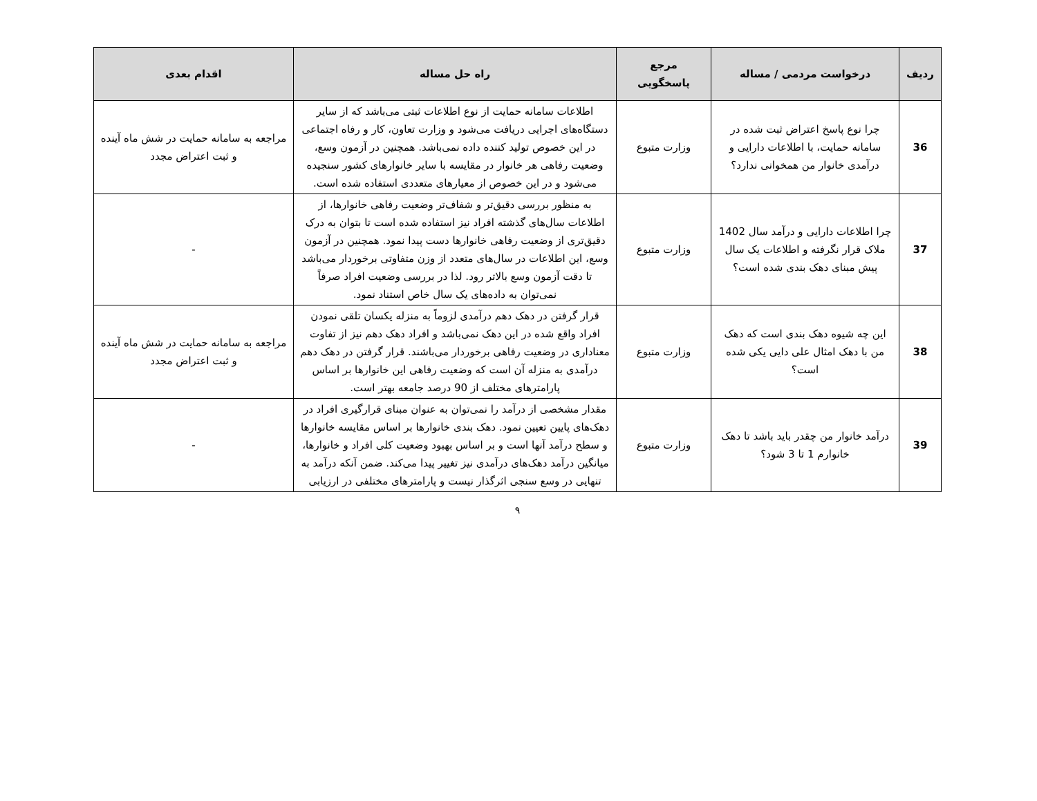| ردیف | درخواست مردمی / مساله | مرجع پاسخگویی | راه حل مساله | اقدام بعدی |
| --- | --- | --- | --- | --- |
| 36 | چرا نوع پاسخ اعتراض ثبت شده در سامانه حمایت، با اطلاعات دارایی و درآمدی خانوار من همخوانی ندارد؟ | وزارت متبوع | اطلاعات سامانه حمایت از نوع اطلاعات ثبتی می‌باشد که از سایر دستگاه‌های اجرایی دریافت می‌شود و وزارت تعاون، کار و رفاه اجتماعی در این خصوص تولید کننده داده نمی‌باشد. همچنین در آزمون وسع، وضعیت رفاهی هر خانوار در مقایسه با سایر خانوارهای کشور سنجیده می‌شود و در این خصوص از معیارهای متعددی استفاده شده است. | مراجعه به سامانه حمایت در شش ماه آینده و ثبت اعتراض مجدد |
| 37 | چرا اطلاعات دارایی و درآمد سال 1402 ملاک قرار نگرفته و اطلاعات یک سال پیش مبنای دهک بندی شده است؟ | وزارت متبوع | به منظور بررسی دقیق‌تر و شفاف‌تر وضعیت رفاهی خانوارها، از اطلاعات سال‌های گذشته افراد نیز استفاده شده است تا بتوان به درک دقیق‌تری از وضعیت رفاهی خانوارها دست پیدا نمود. همچنین در آزمون وسع، این اطلاعات در سال‌های متعدد از وزن متفاوتی برخوردار می‌باشد تا دقت آزمون وسع بالاتر رود. لذا در بررسی وضعیت افراد صرفاً نمی‌توان به داده‌های یک سال خاص استناد نمود. | - |
| 38 | این چه شیوه دهک بندی است که دهک من با دهک امثال علی دایی یکی شده است؟ | وزارت متبوع | قرار گرفتن در دهک دهم درآمدی لزوماً به منزله یکسان تلقی نمودن افراد واقع شده در این دهک نمی‌باشد و افراد دهک دهم نیز از تفاوت معناداری در وضعیت رفاهی برخوردار می‌باشند. قرار گرفتن در دهک دهم درآمدی به منزله آن است که وضعیت رفاهی این خانوارها بر اساس پارامترهای مختلف از 90 درصد جامعه بهتر است. | مراجعه به سامانه حمایت در شش ماه آینده و ثبت اعتراض مجدد |
| 39 | درآمد خانوار من چقدر باید باشد تا دهک خانوارم 1 تا 3 شود؟ | وزارت متبوع | مقدار مشخصی از درآمد را نمی‌توان به عنوان مبنای قرارگیری افراد در دهک‌های پایین تعیین نمود. دهک بندی خانوارها بر اساس مقایسه خانوارها و سطح درآمد آنها است و بر اساس بهبود وضعیت کلی افراد و خانوارها، میانگین درآمد دهک‌های درآمدی نیز تغییر پیدا می‌کند. ضمن آنکه درآمد به تنهایی در وسع سنجی اثرگذار نیست و پارامترهای مختلفی در ارزیابی | - |
۹